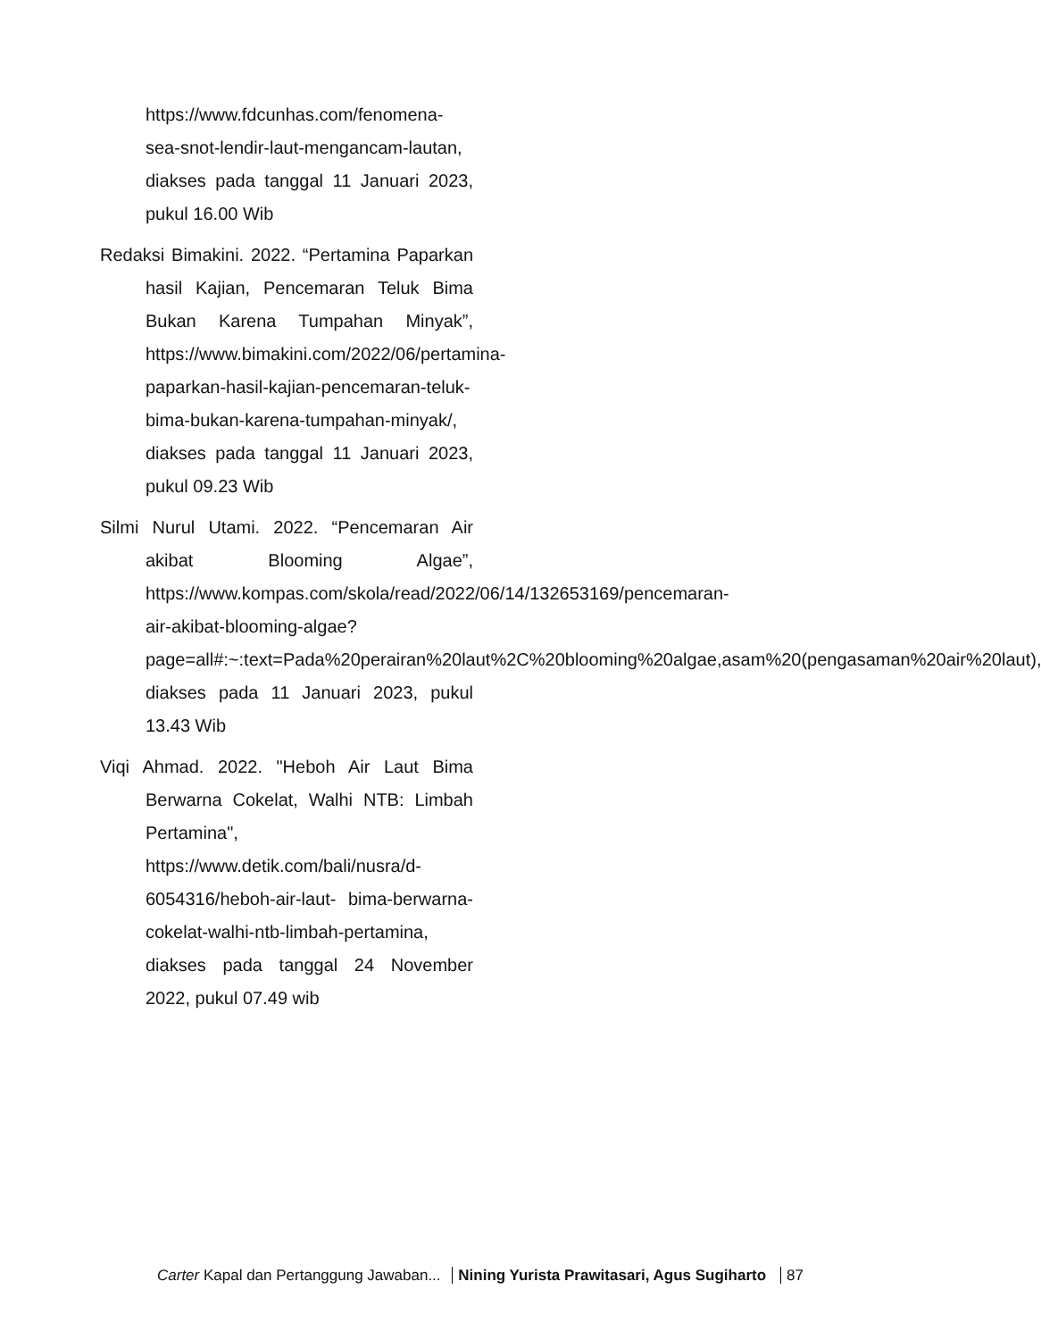https://www.fdcunhas.com/fenomena-sea-snot-lendir-laut-mengancam-lautan, diakses pada tanggal 11 Januari 2023, pukul 16.00 Wib
Redaksi Bimakini. 2022. “Pertamina Paparkan hasil Kajian, Pencemaran Teluk Bima Bukan Karena Tumpahan Minyak”, https://www.bimakini.com/2022/06/pertamina-paparkan-hasil-kajian-pencemaran-teluk-bima-bukan-karena-tumpahan-minyak/, diakses pada tanggal 11 Januari 2023, pukul 09.23 Wib
Silmi Nurul Utami. 2022. “Pencemaran Air akibat Blooming Algae”, https://www.kompas.com/skola/read/2022/06/14/132653169/pencemaran-air-akibat-blooming-algae?page=all#:~:text=Pada%20perairan%20laut%2C%20blooming%20algae,asam%20(pengasaman%20air%20laut), diakses pada 11 Januari 2023, pukul 13.43 Wib
Viqi Ahmad. 2022. "Heboh Air Laut Bima Berwarna Cokelat, Walhi NTB: Limbah Pertamina", https://www.detik.com/bali/nusra/d-6054316/heboh-air-laut- bima-berwarna-cokelat-walhi-ntb-limbah-pertamina, diakses pada tanggal 24 November 2022, pukul 07.49 wib
Carter Kapal dan Pertanggung Jawaban... Nining Yurista Prawitasari, Agus Sugiharto 87